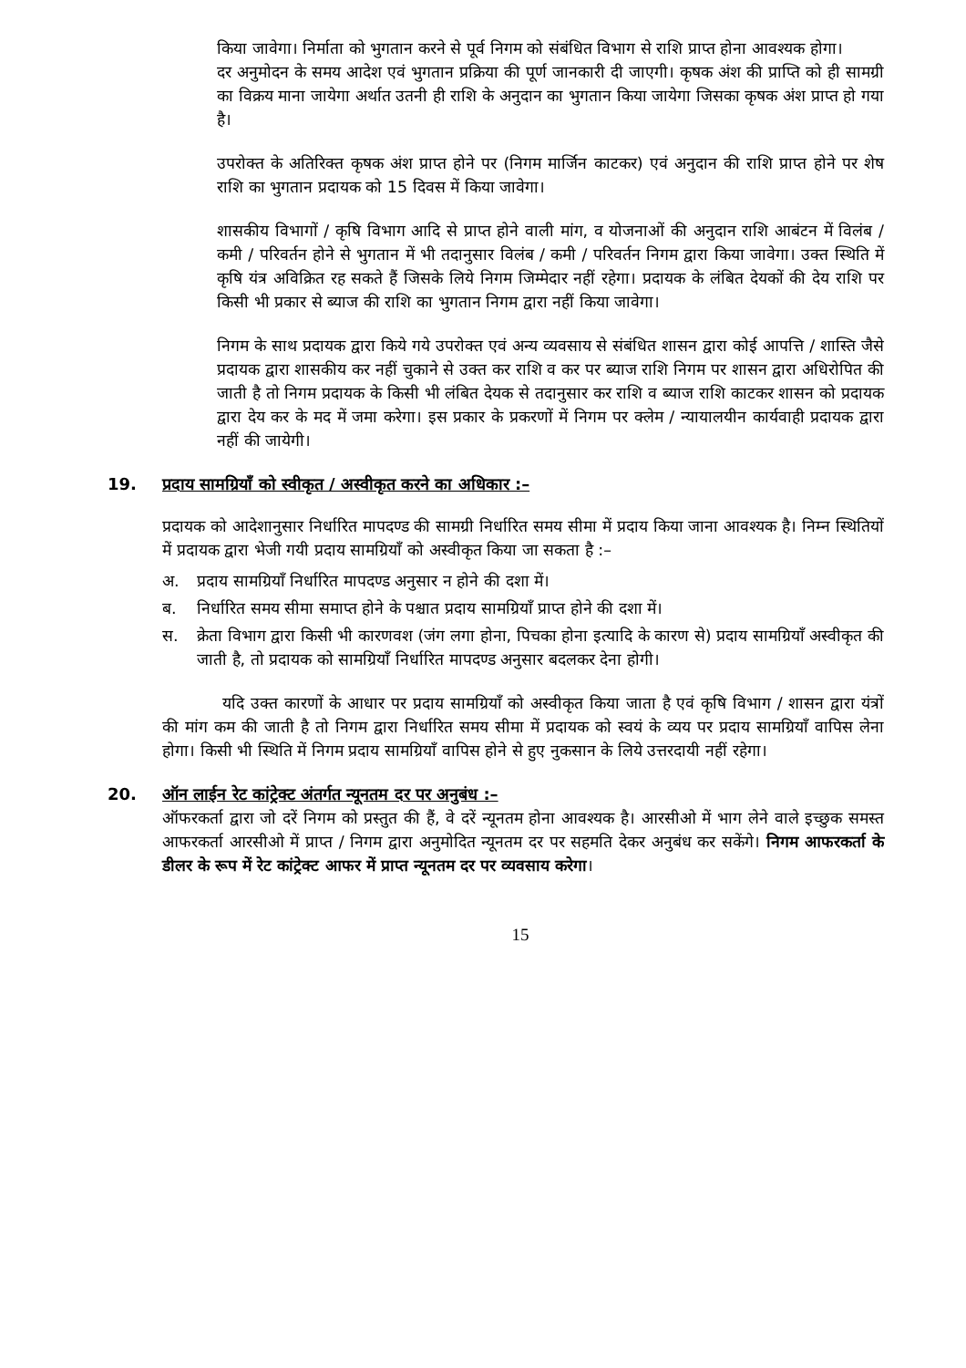किया जावेगा। निर्माता को भुगतान करने से पूर्व निगम को संबंधित विभाग से राशि प्राप्त होना आवश्यक होगा।
दर अनुमोदन के समय आदेश एवं भुगतान प्रक्रिया की पूर्ण जानकारी दी जाएगी। कृषक अंश की प्राप्ति को ही सामग्री का विक्रय माना जायेगा अर्थात उतनी ही राशि के अनुदान का भुगतान किया जायेगा जिसका कृषक अंश प्राप्त हो गया है।
उपरोक्त के अतिरिक्त कृषक अंश प्राप्त होने पर (निगम मार्जिन काटकर) एवं अनुदान की राशि प्राप्त होने पर शेष राशि का भुगतान प्रदायक को 15 दिवस में किया जावेगा।
शासकीय विभागों / कृषि विभाग आदि से प्राप्त होने वाली मांग, व योजनाओं की अनुदान राशि आबंटन में विलंब / कमी / परिवर्तन होने से भुगतान में भी तदानुसार विलंब / कमी / परिवर्तन निगम द्वारा किया जावेगा। उक्त स्थिति में कृषि यंत्र अविक्रित रह सकते हैं जिसके लिये निगम जिम्मेदार नहीं रहेगा। प्रदायक के लंबित देयकों की देय राशि पर किसी भी प्रकार से ब्याज की राशि का भुगतान निगम द्वारा नहीं किया जावेगा।
निगम के साथ प्रदायक द्वारा किये गये उपरोक्त एवं अन्य व्यवसाय से संबंधित शासन द्वारा कोई आपत्ति / शास्ति जैसे प्रदायक द्वारा शासकीय कर नहीं चुकाने से उक्त कर राशि व कर पर ब्याज राशि निगम पर शासन द्वारा अधिरोपित की जाती है तो निगम प्रदायक के किसी भी लंबित देयक से तदानुसार कर राशि व ब्याज राशि काटकर शासन को प्रदायक द्वारा देय कर के मद में जमा करेगा। इस प्रकार के प्रकरणों में निगम पर क्लेम / न्यायालयीन कार्यवाही प्रदायक द्वारा नहीं की जायेगी।
19. प्रदाय सामग्रियॉं को स्वीकृत / अस्वीकृत करने का अधिकार :–
प्रदायक को आदेशानुसार निर्धारित मापदण्ड की सामग्री निर्धारित समय सीमा में प्रदाय किया जाना आवश्यक है। निम्न स्थितियों में प्रदायक द्वारा भेजी गयी प्रदाय सामग्रियॉं को अस्वीकृत किया जा सकता है :–
अ. प्रदाय सामग्रियॉं निर्धारित मापदण्ड अनुसार न होने की दशा में।
ब. निर्धारित समय सीमा समाप्त होने के पश्चात प्रदाय सामग्रियॉं प्राप्त होने की दशा में।
स. क्रेता विभाग द्वारा किसी भी कारणवश (जंग लगा होना, पिचका होना इत्यादि के कारण से) प्रदाय सामग्रियॉं अस्वीकृत की जाती है, तो प्रदायक को सामग्रियॉं निर्धारित मापदण्ड अनुसार बदलकर देना होगी।
यदि उक्त कारणों के आधार पर प्रदाय सामग्रियॉं को अस्वीकृत किया जाता है एवं कृषि विभाग / शासन द्वारा यंत्रों की मांग कम की जाती है तो निगम द्वारा निर्धारित समय सीमा में प्रदायक को स्वयं के व्यय पर प्रदाय सामग्रियॉं वापिस लेना होगा। किसी भी स्थिति में निगम प्रदाय सामग्रियॉं वापिस होने से हुए नुकसान के लिये उत्तरदायी नहीं रहेगा।
20. ऑन लाईन रेट कांट्रेक्ट अंतर्गत न्यूनतम दर पर अनुबंध :–
ऑफरकर्ता द्वारा जो दरें निगम को प्रस्तुत की हैं, वे दरें न्यूनतम होना आवश्यक है। आरसीओ में भाग लेने वाले इच्छुक समस्त आफरकर्ता आरसीओ में प्राप्त / निगम द्वारा अनुमोदित न्यूनतम दर पर सहमति देकर अनुबंध कर सकेंगे। निगम आफरकर्ता के डीलर के रूप में रेट कांट्रेक्ट आफर में प्राप्त न्यूनतम दर पर व्यवसाय करेगा।
15